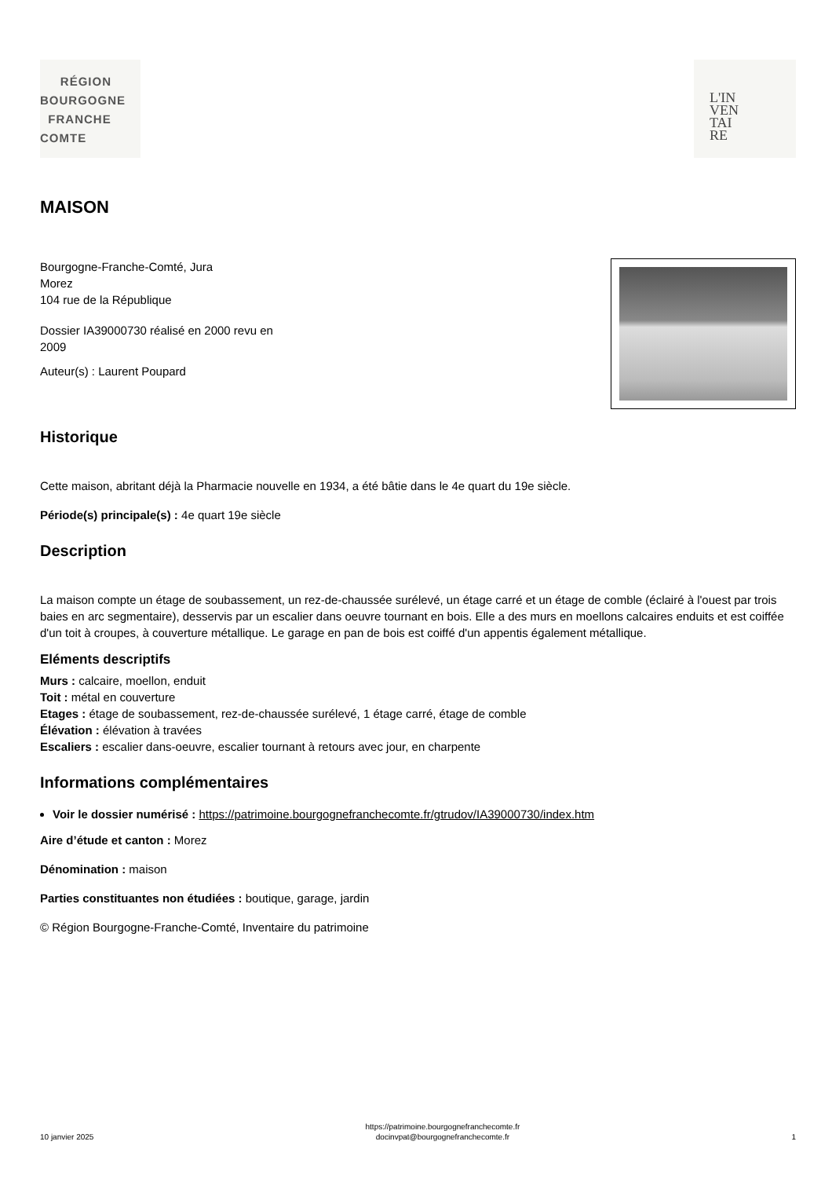RÉGION
BOURGOGNE
FRANCHE
COMTE
L'IN
VEN
TAI
RE
MAISON
Bourgogne-Franche-Comté, Jura
Morez
104 rue de la République
Dossier IA39000730 réalisé en 2000 revu en
2009
Auteur(s) : Laurent Poupard
Historique
Cette maison, abritant déjà la Pharmacie nouvelle en 1934, a été bâtie dans le 4e quart du 19e siècle.
Période(s) principale(s) : 4e quart 19e siècle
Description
La maison compte un étage de soubassement, un rez-de-chaussée surélevé, un étage carré et un étage de comble (éclairé à l'ouest par trois baies en arc segmentaire), desservis par un escalier dans oeuvre tournant en bois. Elle a des murs en moellons calcaires enduits et est coiffée d'un toit à croupes, à couverture métallique. Le garage en pan de bois est coiffé d'un appentis également métallique.
Eléments descriptifs
Murs : calcaire, moellon, enduit
Toit : métal en couverture
Etages : étage de soubassement, rez-de-chaussée surélevé, 1 étage carré, étage de comble
Élévation : élévation à travées
Escaliers : escalier dans-oeuvre, escalier tournant à retours avec jour, en charpente
Informations complémentaires
Voir le dossier numérisé : https://patrimoine.bourgognefranchecomte.fr/gtrudov/IA39000730/index.htm
Aire d’étude et canton : Morez
Dénomination : maison
Parties constituantes non étudiées : boutique, garage, jardin
© Région Bourgogne-Franche-Comté, Inventaire du patrimoine
10 janvier 2025
https://patrimoine.bourgognefranchecomte.fr
docinvpat@bourgognefranchecomte.fr
1